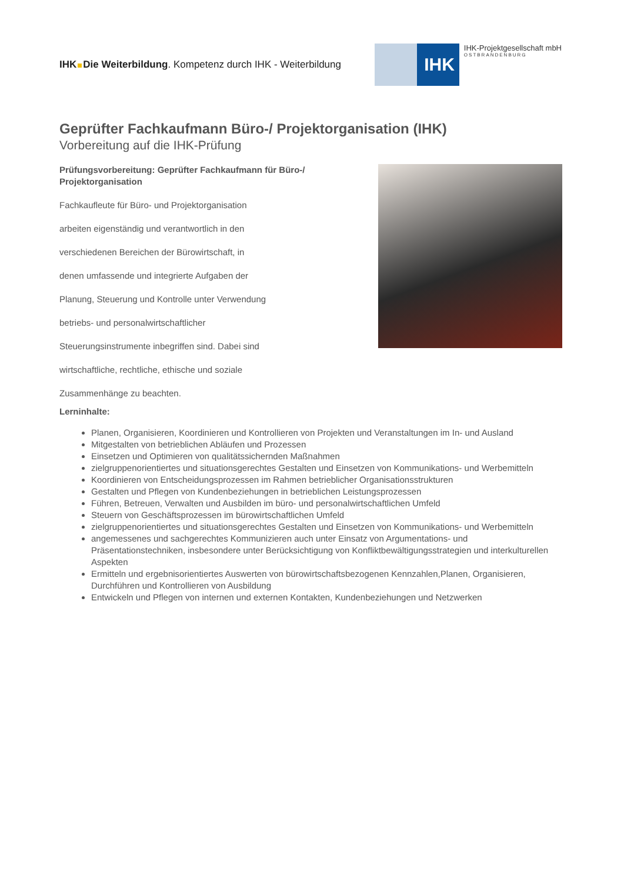IHK Die Weiterbildung. Kompetenz durch IHK - Weiterbildung
IHK
IHK-Projektgesellschaft mbH
OSTBRANDENBURG
Geprüfter Fachkaufmann Büro-/ Projektorganisation (IHK)
Vorbereitung auf die IHK-Prüfung
Prüfungsvorbereitung: Geprüfter Fachkaufmann für Büro-/ Projektorganisation
Fachkaufleute für Büro- und Projektorganisation
arbeiten eigenständig und verantwortlich in den
verschiedenen Bereichen der Bürowirtschaft, in
denen umfassende und integrierte Aufgaben der
Planung, Steuerung und Kontrolle unter Verwendung
betriebs- und personalwirtschaftlicher
Steuerungsinstrumente inbegriffen sind. Dabei sind
wirtschaftliche, rechtliche, ethische und soziale
Zusammenhänge zu beachten.
Lerninhalte:
Planen, Organisieren, Koordinieren und Kontrollieren von Projekten und Veranstaltungen im In- und Ausland
Mitgestalten von betrieblichen Abläufen und Prozessen
Einsetzen und Optimieren von qualitätssichernden Maßnahmen
zielgruppenorientiertes und situationsgerechtes Gestalten und Einsetzen von Kommunikations- und Werbemitteln
Koordinieren von Entscheidungsprozessen im Rahmen betrieblicher Organisationsstrukturen
Gestalten und Pflegen von Kundenbeziehungen in betrieblichen Leistungsprozessen
Führen, Betreuen, Verwalten und Ausbilden im büro- und personalwirtschaftlichen Umfeld
Steuern von Geschäftsprozessen im bürowirtschaftlichen Umfeld
zielgruppenorientiertes und situationsgerechtes Gestalten und Einsetzen von Kommunikations- und Werbemitteln
angemessenes und sachgerechtes Kommunizieren auch unter Einsatz von Argumentations- und Präsentationstechniken, insbesondere unter Berücksichtigung von Konfliktbewältigungsstrategien und interkulturellen Aspekten
Ermitteln und ergebnisorientiertes Auswerten von bürowirtschaftsbezogenen Kennzahlen,Planen, Organisieren, Durchführen und Kontrollieren von Ausbildung
Entwickeln und Pflegen von internen und externen Kontakten, Kundenbeziehungen und Netzwerken